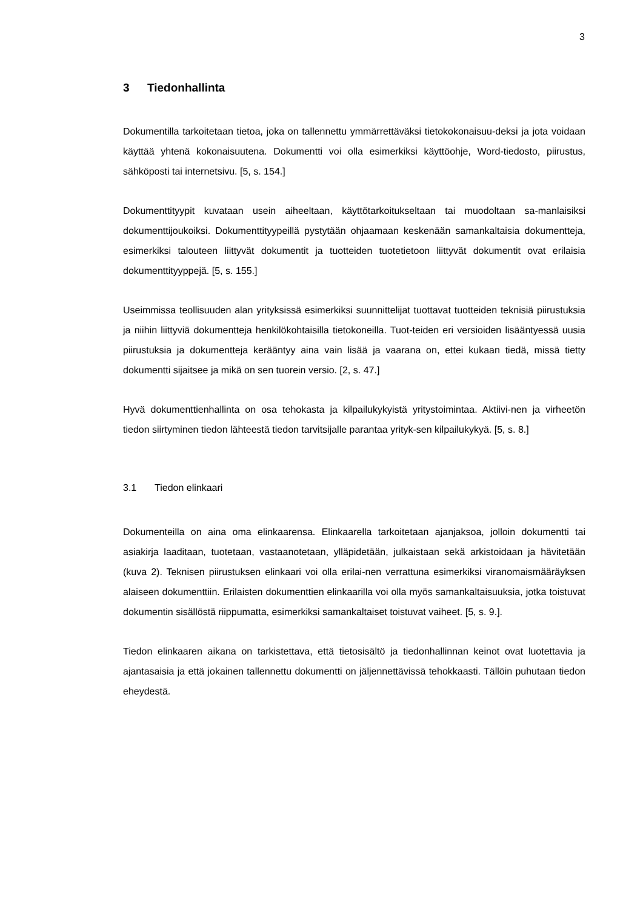3
3 Tiedonhallinta
Dokumentilla tarkoitetaan tietoa, joka on tallennettu ymmärrettäväksi tietokokonaisuu-deksi ja jota voidaan käyttää yhtenä kokonaisuutena. Dokumentti voi olla esimerkiksi käyttöohje, Word-tiedosto, piirustus, sähköposti tai internetsivu. [5, s. 154.]
Dokumenttityypit kuvataan usein aiheeltaan, käyttötarkoitukseltaan tai muodoltaan sa-manlaisiksi dokumenttijoukoiksi. Dokumenttityypeillä pystytään ohjaamaan keskenään samankaltaisia dokumentteja, esimerkiksi talouteen liittyvät dokumentit ja tuotteiden tuotetietoon liittyvät dokumentit ovat erilaisia dokumenttityyppejä. [5, s. 155.]
Useimmissa teollisuuden alan yrityksissä esimerkiksi suunnittelijat tuottavat tuotteiden teknisiä piirustuksia ja niihin liittyviä dokumentteja henkilökohtaisilla tietokoneilla. Tuot-teiden eri versioiden lisääntyessä uusia piirustuksia ja dokumentteja kerääntyy aina vain lisää ja vaarana on, ettei kukaan tiedä, missä tietty dokumentti sijaitsee ja mikä on sen tuorein versio. [2, s. 47.]
Hyvä dokumenttienhallinta on osa tehokasta ja kilpailukykyistä yritystoimintaa. Aktiivi-nen ja virheetön tiedon siirtyminen tiedon lähteestä tiedon tarvitsijalle parantaa yrityk-sen kilpailukykyä. [5, s. 8.]
3.1 Tiedon elinkaari
Dokumenteilla on aina oma elinkaarensa. Elinkaarella tarkoitetaan ajanjaksoa, jolloin dokumentti tai asiakirja laaditaan, tuotetaan, vastaanotetaan, ylläpidetään, julkaistaan sekä arkistoidaan ja hävitetään (kuva 2). Teknisen piirustuksen elinkaari voi olla erilai-nen verrattuna esimerkiksi viranomaismääräyksen alaiseen dokumenttiin. Erilaisten dokumenttien elinkaarilla voi olla myös samankaltaisuuksia, jotka toistuvat dokumentin sisällöstä riippumatta, esimerkiksi samankaltaiset toistuvat vaiheet. [5, s. 9.].
Tiedon elinkaaren aikana on tarkistettava, että tietosisältö ja tiedonhallinnan keinot ovat luotettavia ja ajantasaisia ja että jokainen tallennettu dokumentti on jäljennettävissä tehokkaasti. Tällöin puhutaan tiedon eheydestä.